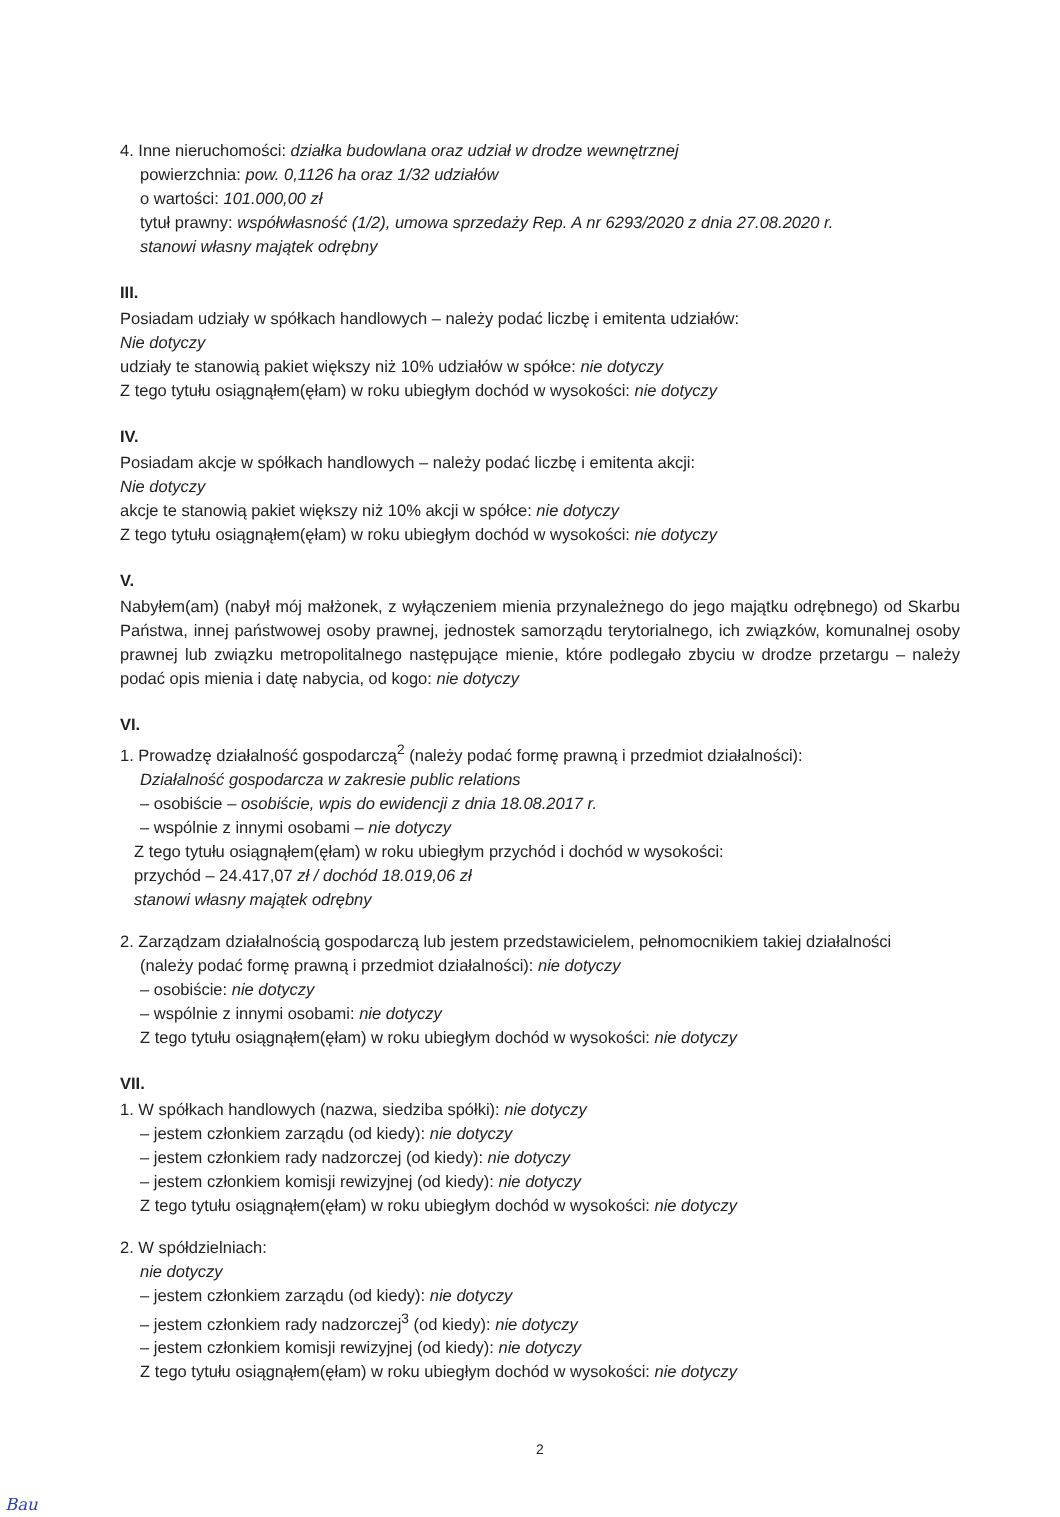4. Inne nieruchomości: działka budowlana oraz udział w drodze wewnętrznej
powierzchnia: pow. 0,1126 ha oraz 1/32 udziałów
o wartości: 101.000,00 zł
tytuł prawny: współwłasność (1/2), umowa sprzedaży Rep. A nr 6293/2020 z dnia 27.08.2020 r.
stanowi własny majątek odrębny
III.
Posiadam udziały w spółkach handlowych – należy podać liczbę i emitenta udziałów:
Nie dotyczy
udziały te stanowią pakiet większy niż 10% udziałów w spółce: nie dotyczy
Z tego tytułu osiągnąłem(ęłam) w roku ubiegłym dochód w wysokości: nie dotyczy
IV.
Posiadam akcje w spółkach handlowych – należy podać liczbę i emitenta akcji:
Nie dotyczy
akcje te stanowią pakiet większy niż 10% akcji w spółce: nie dotyczy
Z tego tytułu osiągnąłem(ęłam) w roku ubiegłym dochód w wysokości: nie dotyczy
V.
Nabyłem(am) (nabył mój małżonek, z wyłączeniem mienia przynależnego do jego majątku odrębnego) od Skarbu Państwa, innej państwowej osoby prawnej, jednostek samorządu terytorialnego, ich związków, komunalnej osoby prawnej lub związku metropolitalnego następujące mienie, które podlegało zbyciu w drodze przetargu – należy podać opis mienia i datę nabycia, od kogo: nie dotyczy
VI.
1. Prowadzę działalność gospodarczą<sup>2</sup> (należy podać formę prawną i przedmiot działalności):
Działalność gospodarcza w zakresie public relations
– osobiście – osobiście, wpis do ewidencji z dnia 18.08.2017 r.
– wspólnie z innymi osobami – nie dotyczy
Z tego tytułu osiągnąłem(ęłam) w roku ubiegłym przychód i dochód w wysokości:
przychód – 24.417,07 zł / dochód 18.019,06 zł
stanowi własny majątek odrębny
2. Zarządzam działalnością gospodarczą lub jestem przedstawicielem, pełnomocnikiem takiej działalności
(należy podać formę prawną i przedmiot działalności): nie dotyczy
– osobiście: nie dotyczy
– wspólnie z innymi osobami: nie dotyczy
Z tego tytułu osiągnąłem(ęłam) w roku ubiegłym dochód w wysokości: nie dotyczy
VII.
1. W spółkach handlowych (nazwa, siedziba spółki): nie dotyczy
– jestem członkiem zarządu (od kiedy): nie dotyczy
– jestem członkiem rady nadzorczej (od kiedy): nie dotyczy
– jestem członkiem komisji rewizyjnej (od kiedy): nie dotyczy
Z tego tytułu osiągnąłem(ęłam) w roku ubiegłym dochód w wysokości: nie dotyczy
2. W spółdzielniach:
nie dotyczy
– jestem członkiem zarządu (od kiedy): nie dotyczy
– jestem członkiem rady nadzorczej<sup>3</sup> (od kiedy): nie dotyczy
– jestem członkiem komisji rewizyjnej (od kiedy): nie dotyczy
Z tego tytułu osiągnąłem(ęłam) w roku ubiegłym dochód w wysokości: nie dotyczy
2
Bau